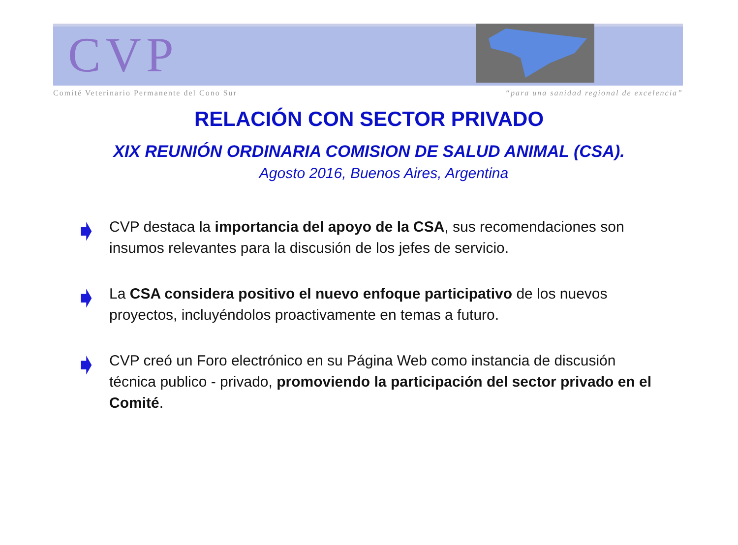CVP
Comité Veterinario Permanente del Cono Sur “para una sanidad regional de excelencia”
RELACIÓN CON SECTOR PRIVADO
XIX REUNIÓN ORDINARIA COMISION DE SALUD ANIMAL (CSA).
Agosto 2016, Buenos Aires, Argentina
➧ CVP destaca la importancia del apoyo de la CSA, sus recomendaciones son insumos relevantes para la discusión de los jefes de servicio.
➧ La CSA considera positivo el nuevo enfoque participativo de los nuevos proyectos, incluyéndolos proactivamente en temas a futuro.
➧ CVP creó un Foro electrónico en su Página Web como instancia de discusión técnica publico - privado, promoviendo la participación del sector privado en el Comité.